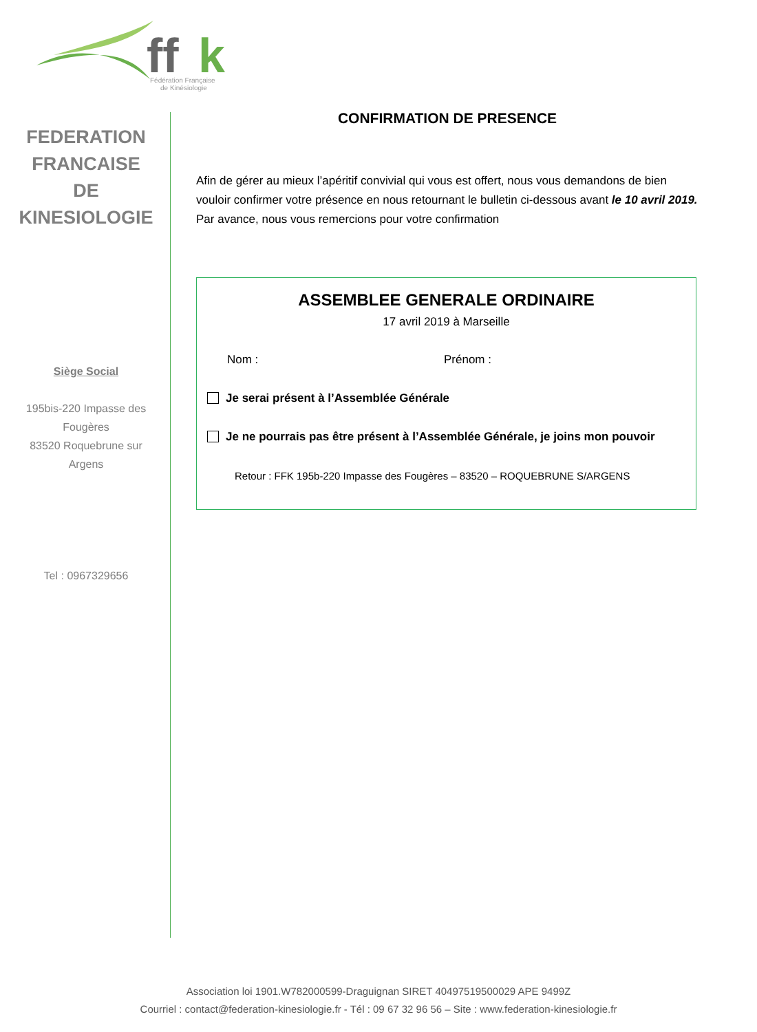ff
k
Fédération Française
de Kinésiologie
FEDERATION
FRANCAISE
DE
KINESIOLOGIE
Siège Social
195bis-220 Impasse des Fougères
83520 Roquebrune sur Argens
Tel : 0967329656
CONFIRMATION DE PRESENCE
Afin de gérer au mieux l’apéritif convivial qui vous est offert, nous vous demandons de bien vouloir confirmer votre présence en nous retournant le bulletin ci-dessous avant le 10 avril 2019.
Par avance, nous vous remercions pour votre confirmation
ASSEMBLEE GENERALE ORDINAIRE
17 avril 2019 à Marseille
Nom : Prénom :
Je serai présent à l’Assemblée Générale
Je ne pourrais pas être présent à l’Assemblée Générale, je joins mon pouvoir
Retour : FFK 195b-220 Impasse des Fougères – 83520 – ROQUEBRUNE S/ARGENS
Association loi 1901.W782000599-Draguignan SIRET 40497519500029 APE 9499Z
Courriel : contact@federation-kinesiologie.fr - Tél : 09 67 32 96 56 – Site : www.federation-kinesiologie.fr